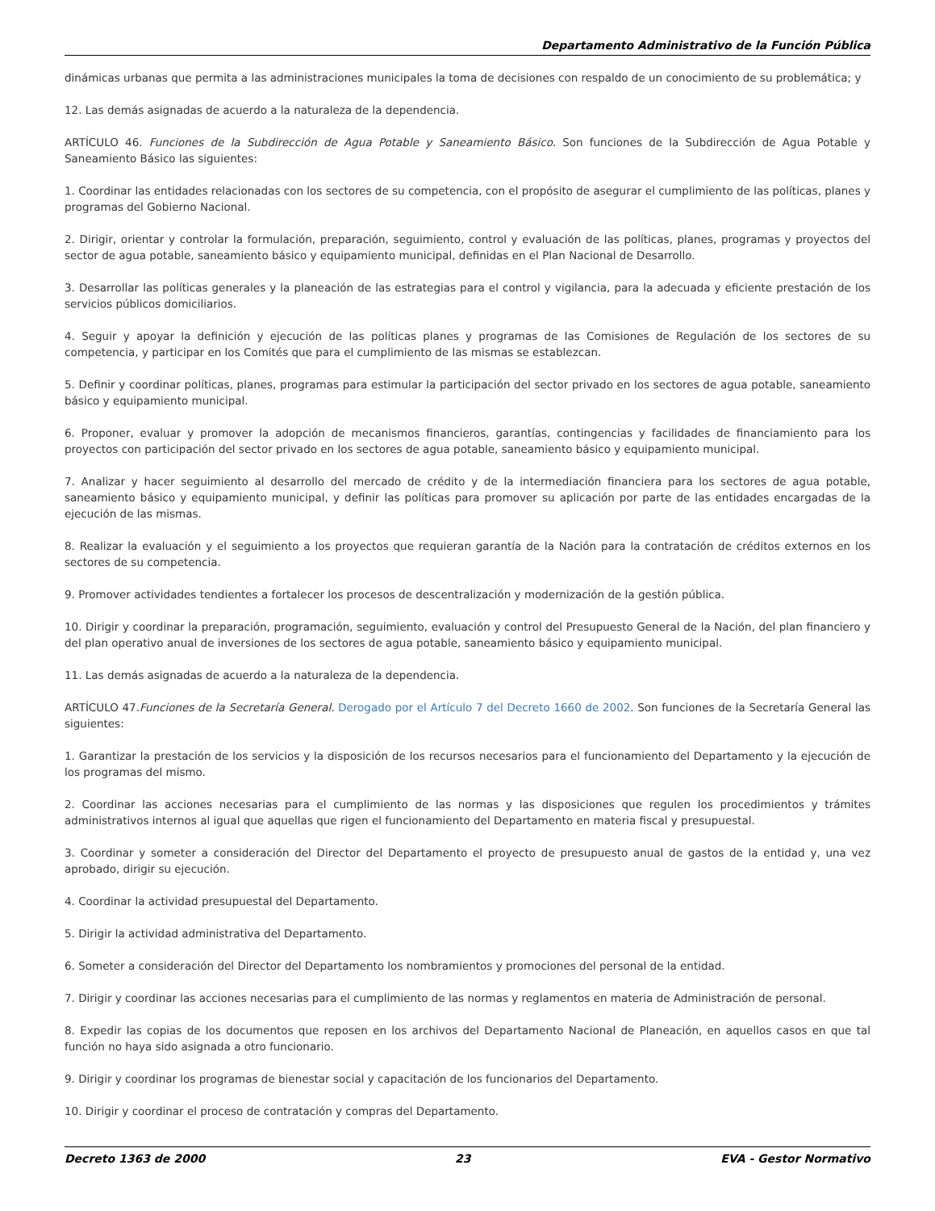Departamento Administrativo de la Función Pública
dinámicas urbanas que permita a las administraciones municipales la toma de decisiones con respaldo de un conocimiento de su problemática; y
12. Las demás asignadas de acuerdo a la naturaleza de la dependencia.
ARTÍCULO 46. Funciones de la Subdirección de Agua Potable y Saneamiento Básico. Son funciones de la Subdirección de Agua Potable y Saneamiento Básico las siguientes:
1. Coordinar las entidades relacionadas con los sectores de su competencia, con el propósito de asegurar el cumplimiento de las políticas, planes y programas del Gobierno Nacional.
2. Dirigir, orientar y controlar la formulación, preparación, seguimiento, control y evaluación de las políticas, planes, programas y proyectos del sector de agua potable, saneamiento básico y equipamiento municipal, definidas en el Plan Nacional de Desarrollo.
3. Desarrollar las políticas generales y la planeación de las estrategias para el control y vigilancia, para la adecuada y eficiente prestación de los servicios públicos domiciliarios.
4. Seguir y apoyar la definición y ejecución de las políticas planes y programas de las Comisiones de Regulación de los sectores de su competencia, y participar en los Comités que para el cumplimiento de las mismas se establezcan.
5. Definir y coordinar políticas, planes, programas para estimular la participación del sector privado en los sectores de agua potable, saneamiento básico y equipamiento municipal.
6. Proponer, evaluar y promover la adopción de mecanismos financieros, garantías, contingencias y facilidades de financiamiento para los proyectos con participación del sector privado en los sectores de agua potable, saneamiento básico y equipamiento municipal.
7. Analizar y hacer seguimiento al desarrollo del mercado de crédito y de la intermediación financiera para los sectores de agua potable, saneamiento básico y equipamiento municipal, y definir las políticas para promover su aplicación por parte de las entidades encargadas de la ejecución de las mismas.
8. Realizar la evaluación y el seguimiento a los proyectos que requieran garantía de la Nación para la contratación de créditos externos en los sectores de su competencia.
9. Promover actividades tendientes a fortalecer los procesos de descentralización y modernización de la gestión pública.
10. Dirigir y coordinar la preparación, programación, seguimiento, evaluación y control del Presupuesto General de la Nación, del plan financiero y del plan operativo anual de inversiones de los sectores de agua potable, saneamiento básico y equipamiento municipal.
11. Las demás asignadas de acuerdo a la naturaleza de la dependencia.
ARTÍCULO 47.Funciones de la Secretaría General. Derogado por el Artículo 7 del Decreto 1660 de 2002. Son funciones de la Secretaría General las siguientes:
1. Garantizar la prestación de los servicios y la disposición de los recursos necesarios para el funcionamiento del Departamento y la ejecución de los programas del mismo.
2. Coordinar las acciones necesarias para el cumplimiento de las normas y las disposiciones que regulen los procedimientos y trámites administrativos internos al igual que aquellas que rigen el funcionamiento del Departamento en materia fiscal y presupuestal.
3. Coordinar y someter a consideración del Director del Departamento el proyecto de presupuesto anual de gastos de la entidad y, una vez aprobado, dirigir su ejecución.
4. Coordinar la actividad presupuestal del Departamento.
5. Dirigir la actividad administrativa del Departamento.
6. Someter a consideración del Director del Departamento los nombramientos y promociones del personal de la entidad.
7. Dirigir y coordinar las acciones necesarias para el cumplimiento de las normas y reglamentos en materia de Administración de personal.
8. Expedir las copias de los documentos que reposen en los archivos del Departamento Nacional de Planeación, en aquellos casos en que tal función no haya sido asignada a otro funcionario.
9. Dirigir y coordinar los programas de bienestar social y capacitación de los funcionarios del Departamento.
10. Dirigir y coordinar el proceso de contratación y compras del Departamento.
Decreto 1363 de 2000 23 EVA - Gestor Normativo